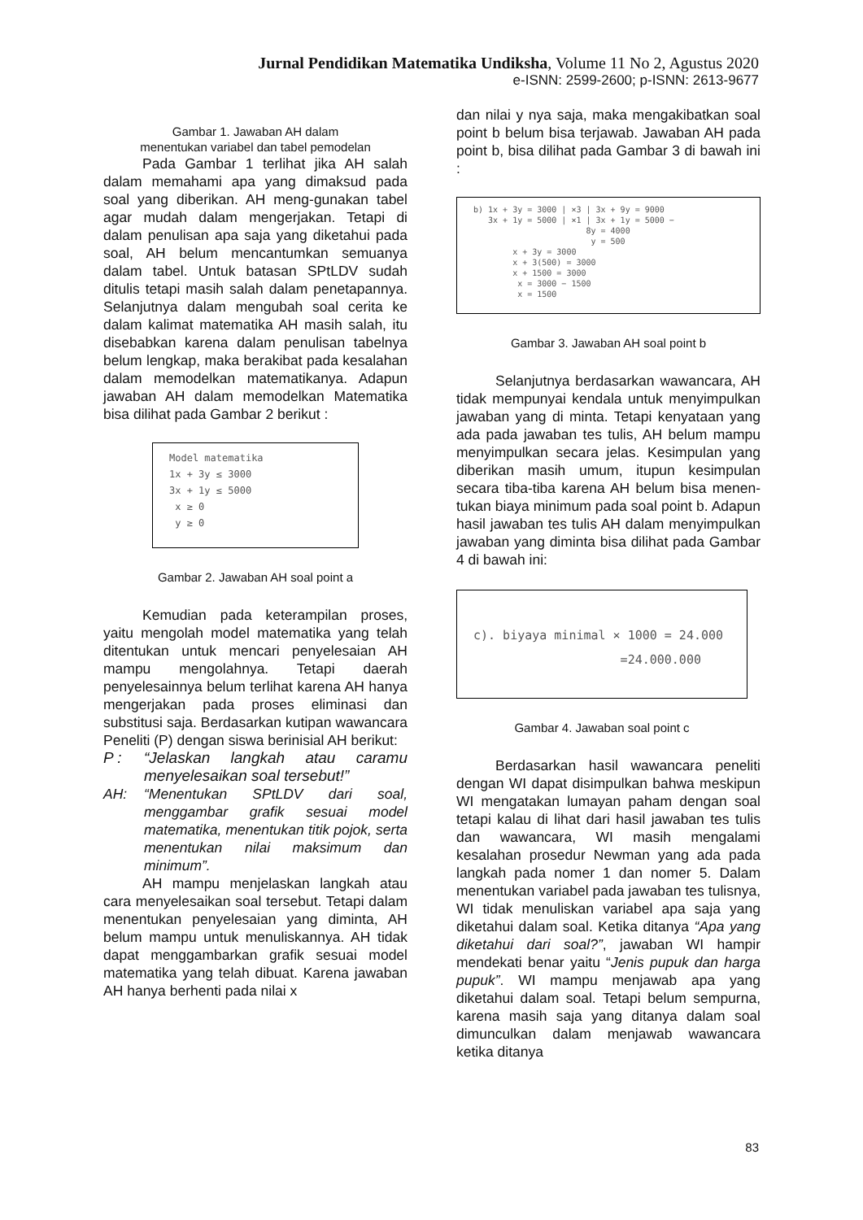Jurnal Pendidikan Matematika Undiksha, Volume 11 No 2, Agustus 2020
e-ISNN: 2599-2600; p-ISNN: 2613-9677
Gambar 1. Jawaban AH dalam
menentukan variabel dan tabel pemodelan
Pada Gambar 1 terlihat jika AH salah dalam memahami apa yang dimaksud pada soal yang diberikan. AH meng-gunakan tabel agar mudah dalam mengerjakan. Tetapi di dalam penulisan apa saja yang diketahui pada soal, AH belum mencantumkan semuanya dalam tabel. Untuk batasan SPtLDV sudah ditulis tetapi masih salah dalam penetapannya. Selanjutnya dalam mengubah soal cerita ke dalam kalimat matematika AH masih salah, itu disebabkan karena dalam penulisan tabelnya belum lengkap, maka berakibat pada kesalahan dalam memodelkan matematikanya. Adapun jawaban AH dalam memodelkan Matematika bisa dilihat pada Gambar 2 berikut :
Model matematika
1x + 3y ≤ 3000
3x + 1y ≤ 5000
x ≥ 0
y ≥ 0
Gambar 2. Jawaban AH soal point a
Kemudian pada keterampilan proses, yaitu mengolah model matematika yang telah ditentukan untuk mencari penyelesaian AH mampu mengolahnya. Tetapi daerah penyelesainnya belum terlihat karena AH hanya mengerjakan pada proses eliminasi dan substitusi saja. Berdasarkan kutipan wawancara Peneliti (P) dengan siswa berinisial AH berikut:
P : “Jelaskan langkah atau caramu menyelesaikan soal tersebut!”
AH: “Menentukan SPtLDV dari soal, menggambar grafik sesuai model matematika, menentukan titik pojok, serta menentukan nilai maksimum dan minimum”.
AH mampu menjelaskan langkah atau cara menyelesaikan soal tersebut. Tetapi dalam menentukan penyelesaian yang diminta, AH belum mampu untuk menuliskannya. AH tidak dapat menggambarkan grafik sesuai model matematika yang telah dibuat. Karena jawaban AH hanya berhenti pada nilai x
dan nilai y nya saja, maka mengakibatkan soal point b belum bisa terjawab. Jawaban AH pada point b, bisa dilihat pada Gambar 3 di bawah ini :
b) 1x + 3y = 3000 | ×3 | 3x + 9y = 9000
3x + 1y = 5000 | ×1 | 3x + 1y = 5000 −
8y = 4000
y = 500
x + 3y = 3000
x + 3(500) = 3000
x + 1500 = 3000
x = 3000 − 1500
x = 1500
Gambar 3. Jawaban AH soal point b
Selanjutnya berdasarkan wawancara, AH tidak mempunyai kendala untuk menyimpulkan jawaban yang di minta. Tetapi kenyataan yang ada pada jawaban tes tulis, AH belum mampu menyimpulkan secara jelas. Kesimpulan yang diberikan masih umum, itupun kesimpulan secara tiba-tiba karena AH belum bisa menen-tukan biaya minimum pada soal point b. Adapun hasil jawaban tes tulis AH dalam menyimpulkan jawaban yang diminta bisa dilihat pada Gambar 4 di bawah ini:
c). biyaya minimal × 1000 = 24.000
=24.000.000
Gambar 4. Jawaban soal point c
Berdasarkan hasil wawancara peneliti dengan WI dapat disimpulkan bahwa meskipun WI mengatakan lumayan paham dengan soal tetapi kalau di lihat dari hasil jawaban tes tulis dan wawancara, WI masih mengalami kesalahan prosedur Newman yang ada pada langkah pada nomer 1 dan nomer 5. Dalam menentukan variabel pada jawaban tes tulisnya, WI tidak menuliskan variabel apa saja yang diketahui dalam soal. Ketika ditanya “Apa yang diketahui dari soal?”, jawaban WI hampir mendekati benar yaitu “Jenis pupuk dan harga pupuk”. WI mampu menjawab apa yang diketahui dalam soal. Tetapi belum sempurna, karena masih saja yang ditanya dalam soal dimunculkan dalam menjawab wawancara ketika ditanya
83